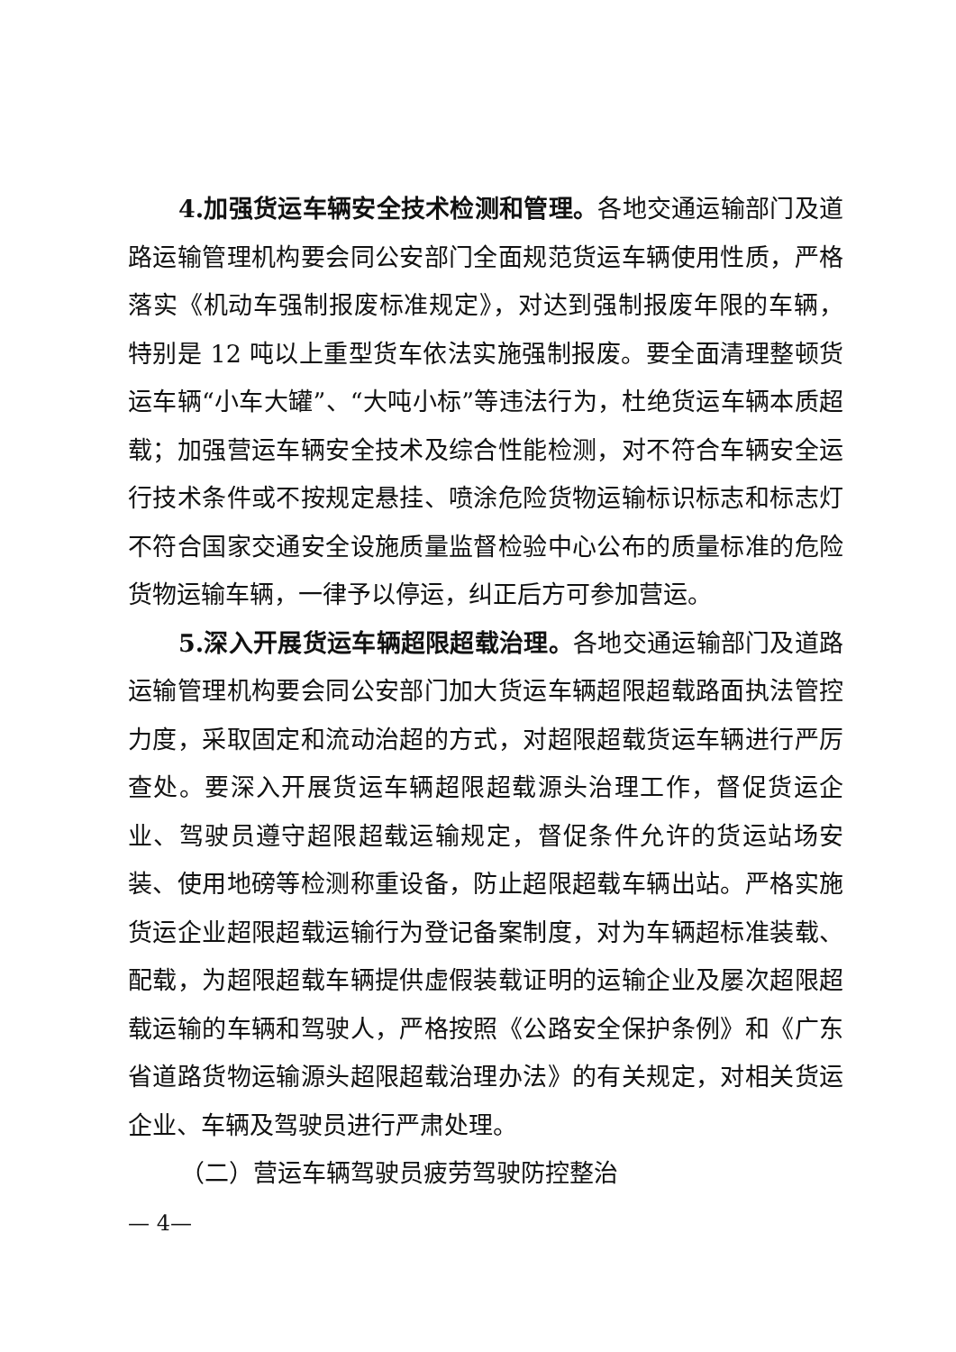4.加强货运车辆安全技术检测和管理。各地交通运输部门及道路运输管理机构要会同公安部门全面规范货运车辆使用性质，严格落实《机动车强制报废标准规定》，对达到强制报废年限的车辆，特别是 12 吨以上重型货车依法实施强制报废。要全面清理整顿货运车辆“小车大罐”、“大吨小标”等违法行为，杜绝货运车辆本质超载；加强营运车辆安全技术及综合性能检测，对不符合车辆安全运行技术条件或不按规定悬挂、喷涂危险货物运输标识标志和标志灯不符合国家交通安全设施质量监督检验中心公布的质量标准的危险货物运输车辆，一律予以停运，纠正后方可参加营运。
5.深入开展货运车辆超限超载治理。各地交通运输部门及道路运输管理机构要会同公安部门加大货运车辆超限超载路面执法管控力度，采取固定和流动治超的方式，对超限超载货运车辆进行严厉查处。要深入开展货运车辆超限超载源头治理工作，督促货运企业、驾驶员遵守超限超载运输规定，督促条件允许的货运站场安装、使用地磅等检测称重设备，防止超限超载车辆出站。严格实施货运企业超限超载运输行为登记备案制度，对为车辆超标准装载、配载，为超限超载车辆提供虚假装载证明的运输企业及屡次超限超载运输的车辆和驾驶人，严格按照《公路安全保护条例》和《广东省道路货物运输源头超限超载治理办法》的有关规定，对相关货运企业、车辆及驾驶员进行严肃处理。
（二）营运车辆驾驶员疲劳驾驶防控整治
— 4—